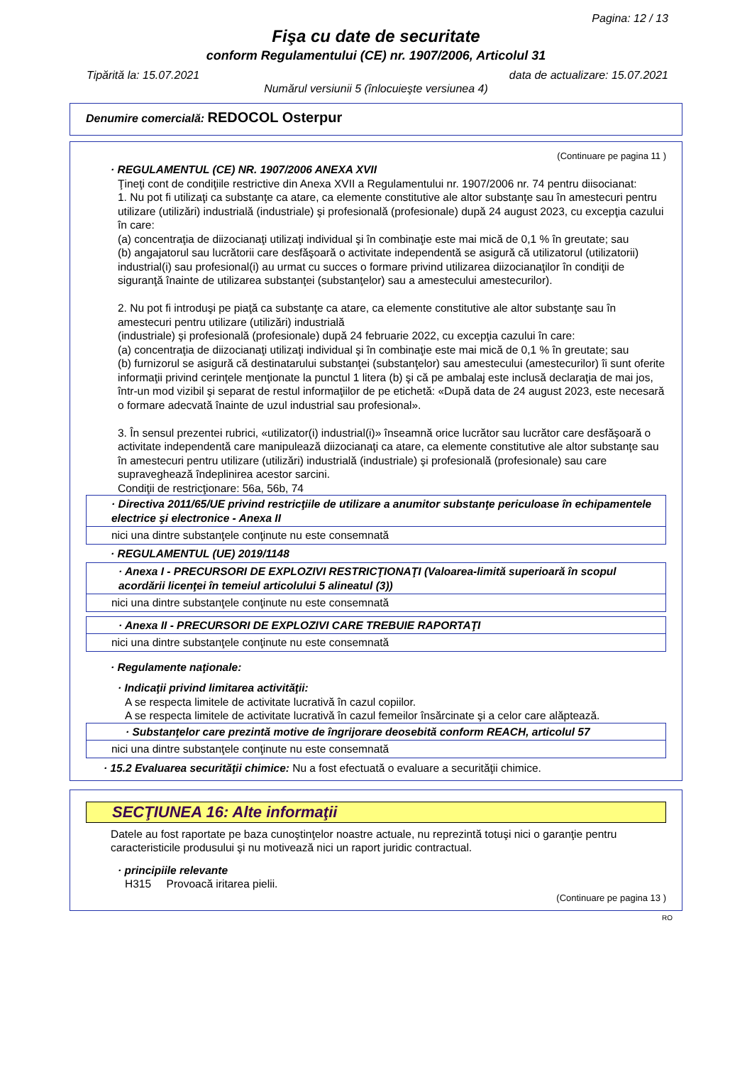Pagina: 12 / 13
Fişa cu date de securitate
conform Regulamentului (CE) nr. 1907/2006, Articolul 31
Tipărită la: 15.07.2021 data de actualizare: 15.07.2021
Numărul versiunii 5 (înlocuieşte versiunea 4)
Denumire comercială: REDOCOL Osterpur
(Continuare pe pagina 11 )
· REGULAMENTUL (CE) NR. 1907/2006 ANEXA XVII
Ţineţi cont de condiţiile restrictive din Anexa XVII a Regulamentului nr. 1907/2006 nr. 74 pentru diisocianat:
1. Nu pot fi utilizaţi ca substanţe ca atare, ca elemente constitutive ale altor substanţe sau în amestecuri pentru utilizare (utilizări) industrială (industriale) şi profesională (profesionale) după 24 august 2023, cu excepţia cazului în care:
(a) concentraţia de diizocianaţi utilizaţi individual şi în combinaţie este mai mică de 0,1 % în greutate; sau
(b) angajatorul sau lucrătorii care desfăşoară o activitate independentă se asigură că utilizatorul (utilizatorii) industrial(i) sau profesional(i) au urmat cu succes o formare privind utilizarea diizocianaţilor în condiţii de siguranţă înainte de utilizarea substanţei (substanţelor) sau a amestecului amestecurilor).
2. Nu pot fi introduşi pe piaţă ca substanţe ca atare, ca elemente constitutive ale altor substanţe sau în amestecuri pentru utilizare (utilizări) industrială
(industriale) şi profesională (profesionale) după 24 februarie 2022, cu excepţia cazului în care:
(a) concentraţia de diizocianaţi utilizaţi individual şi în combinaţie este mai mică de 0,1 % în greutate; sau
(b) furnizorul se asigură că destinatarului substanţei (substanţelor) sau amestecului (amestecurilor) îi sunt oferite informaţii privind cerinţele menţionate la punctul 1 litera (b) şi că pe ambalaj este inclusă declaraţia de mai jos, într-un mod vizibil şi separat de restul informaţiilor de pe etichetă: «După data de 24 august 2023, este necesară o formare adecvată înainte de uzul industrial sau profesional».
3. În sensul prezentei rubrici, «utilizator(i) industrial(i)» înseamnă orice lucrător sau lucrător care desfăşoară o activitate independentă care manipulează diizocianaţi ca atare, ca elemente constitutive ale altor substanţe sau în amestecuri pentru utilizare (utilizări) industrială (industriale) şi profesională (profesionale) sau care supraveghează îndeplinirea acestor sarcini.
Condiţii de restricţionare: 56a, 56b, 74
· Directiva 2011/65/UE privind restricţiile de utilizare a anumitor substanţe periculoase în echipamentele electrice şi electronice - Anexa II
nici una dintre substanţele conţinute nu este consemnată
· REGULAMENTUL (UE) 2019/1148
· Anexa I - PRECURSORI DE EXPLOZIVI RESTRICŢIONAŢI (Valoarea-limită superioară în scopul acordării licenţei în temeiul articolului 5 alineatul (3))
nici una dintre substanţele conţinute nu este consemnată
· Anexa II - PRECURSORI DE EXPLOZIVI CARE TREBUIE RAPORTAŢI
nici una dintre substanţele conţinute nu este consemnată
· Regulamente naţionale:
· Indicaţii privind limitarea activităţii:
A se respecta limitele de activitate lucrativă în cazul copiilor.
A se respecta limitele de activitate lucrativă în cazul femeilor însărcinate şi a celor care alăptează.
· Substanţelor care prezintă motive de îngrijorare deosebită conform REACH, articolul 57
nici una dintre substanţele conţinute nu este consemnată
· 15.2 Evaluarea securităţii chimice: Nu a fost efectuată o evaluare a securităţii chimice.
SECŢIUNEA 16: Alte informaţii
Datele au fost raportate pe baza cunoştinţelor noastre actuale, nu reprezintă totuşi nici o garanţie pentru caracteristicile produsului şi nu motivează nici un raport juridic contractual.
· principiile relevante
H315 Provoacă iritarea pielii.
(Continuare pe pagina 13 )
RO